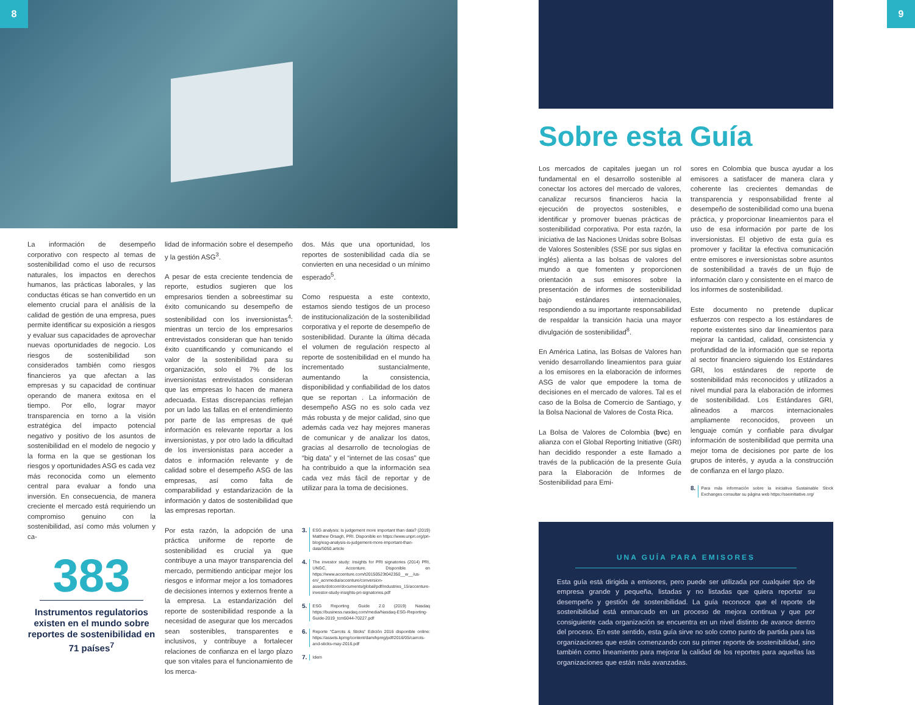8
La información de desempeño corporativo con respecto al temas de sostenibilidad como el uso de recursos naturales, los impactos en derechos humanos, las prácticas laborales, y las conductas éticas se han convertido en un elemento crucial para el análisis de la calidad de gestión de una empresa, pues permite identificar su exposición a riesgos y evaluar sus capacidades de aprovechar nuevas oportunidades de negocio. Los riesgos de sostenibilidad son considerados también como riesgos financieros ya que afectan a las empresas y su capacidad de continuar operando de manera exitosa en el tiempo. Por ello, lograr mayor transparencia en torno a la visión estratégica del impacto potencial negativo y positivo de los asuntos de sostenibilidad en el modelo de negocio y la forma en la que se gestionan los riesgos y oportunidades ASG es cada vez más reconocida como un elemento central para evaluar a fondo una inversión. En consecuencia, de manera creciente el mercado está requiriendo un compromiso genuino con la sostenibilidad, así como más volumen y ca-
383
Instrumentos regulatorios existen en el mundo sobre reportes de sostenibilidad en 71 países<sup>7</sup>
lidad de información sobre el desempeño y la gestión ASG<sup>3</sup>.
A pesar de esta creciente tendencia de reporte, estudios sugieren que los empresarios tienden a sobreestimar su éxito comunicando su desempeño de sostenibilidad con los inversionistas<sup>4</sup>: mientras un tercio de los empresarios entrevistados consideran que han tenido éxito cuantificando y comunicando el valor de la sostenibilidad para su organización, solo el 7% de los inversionistas entrevistados consideran que las empresas lo hacen de manera adecuada. Estas discrepancias reflejan por un lado las fallas en el entendimiento por parte de las empresas de qué información es relevante reportar a los inversionistas, y por otro lado la dificultad de los inversionistas para acceder a datos e información relevante y de calidad sobre el desempeño ASG de las empresas, así como falta de comparabilidad y estandarización de la información y datos de sostenibilidad que las empresas reportan.
Por esta razón, la adopción de una práctica uniforme de reporte de sostenibilidad es crucial ya que contribuye a una mayor transparencia del mercado, permitiendo anticipar mejor los riesgos e informar mejor a los tomadores de decisiones internos y externos frente a la empresa. La estandarización del reporte de sostenibilidad responde a la necesidad de asegurar que los mercados sean sostenibles, transparentes e inclusivos, y contribuye a fortalecer relaciones de confianza en el largo plazo que son vitales para el funcionamiento de los merca-
dos. Más que una oportunidad, los reportes de sostenibilidad cada día se convierten en una necesidad o un mínimo esperado<sup>5</sup>.
Como respuesta a este contexto, estamos siendo testigos de un proceso de institucionalización de la sostenibilidad corporativa y el reporte de desempeño de sostenibilidad. Durante la última década el volumen de regulación respecto al reporte de sostenibilidad en el mundo ha incrementado sustancialmente, aumentando la consistencia, disponibilidad y confiabilidad de los datos que se reportan . La información de desempeño ASG no es solo cada vez más robusta y de mejor calidad, sino que además cada vez hay mejores maneras de comunicar y de analizar los datos, gracias al desarrollo de tecnologías de “big data” y el “internet de las cosas” que ha contribuido a que la información sea cada vez más fácil de reportar y de utilizar para la toma de decisiones.
3. ESG analysis: Is judgement more important than data? (2019) Matthew Orsagh, PRI. Disponible en https://www.unpri.org/pri-blog/esg-analysis-is-judgement-more-important-than-data/5050.article
4. The investor study: Insights for PRI signatories (2014) PRI, UNGC, Accenture. Disponible en https://www.accenture.com/t20150523t042350__w__/us-en/_acnmedia/accenture/conversion-assets/dotcom/documents/global/pdf/industries_15/accenture-investor-study-insights-pri-signatories.pdf
5. ESG Reporting Guide 2.0 (2019) Nasdaq https://business.nasdaq.com/media/Nasdaq-ESG-Reporting-Guide-2019_tcm5044-70227.pdf
6. Reporte “Carrots & Sticks” Edición 2016 disponible online: https://assets.kpmg/content/dam/kpmg/pdf/2016/05/carrots-and-sticks-may-2016.pdf
7. Idem
9
Sobre esta Guía
Los mercados de capitales juegan un rol fundamental en el desarrollo sostenible al conectar los actores del mercado de valores, canalizar recursos financieros hacia la ejecución de proyectos sostenibles, e identificar y promover buenas prácticas de sostenibilidad corporativa. Por esta razón, la iniciativa de las Naciones Unidas sobre Bolsas de Valores Sostenibles (SSE por sus siglas en inglés) alienta a las bolsas de valores del mundo a que fomenten y proporcionen orientación a sus emisores sobre la presentación de informes de sostenibilidad bajo estándares internacionales, respondiendo a su importante responsabilidad de respaldar la transición hacia una mayor divulgación de sostenibilidad<sup>8</sup>.
En América Latina, las Bolsas de Valores han venido desarrollando lineamientos para guiar a los emisores en la elaboración de informes ASG de valor que empodere la toma de decisiones en el mercado de valores. Tal es el caso de la Bolsa de Comercio de Santiago, y la Bolsa Nacional de Valores de Costa Rica.
La Bolsa de Valores de Colombia (bvc) en alianza con el Global Reporting Initiative (GRI) han decidido responder a este llamado a través de la publicación de la presente Guía para la Elaboración de Informes de Sostenibilidad para Emi-
sores en Colombia que busca ayudar a los emisores a satisfacer de manera clara y coherente las crecientes demandas de transparencia y responsabilidad frente al desempeño de sostenibilidad como una buena práctica, y proporcionar lineamientos para el uso de esa información por parte de los inversionistas. El objetivo de esta guía es promover y facilitar la efectiva comunicación entre emisores e inversionistas sobre asuntos de sostenibilidad a través de un flujo de información claro y consistente en el marco de los informes de sostenibilidad.
Este documento no pretende duplicar esfuerzos con respecto a los estándares de reporte existentes sino dar lineamientos para mejorar la cantidad, calidad, consistencia y profundidad de la información que se reporta al sector financiero siguiendo los Estándares GRI, los estándares de reporte de sostenibilidad más reconocidos y utilizados a nivel mundial para la elaboración de informes de sostenibilidad. Los Estándares GRI, alineados a marcos internacionales ampliamente reconocidos, proveen un lenguaje común y confiable para divulgar información de sostenibilidad que permita una mejor toma de decisiones por parte de los grupos de interés, y ayuda a la construcción de confianza en el largo plazo.
8. Para más información sobre la iniciativa Sustainable Stock Exchanges consultar su página web https://sseinitiative.org/
UNA GUÍA PARA EMISORES
Esta guía está dirigida a emisores, pero puede ser utilizada por cualquier tipo de empresa grande y pequeña, listadas y no listadas que quiera reportar su desempeño y gestión de sostenibilidad. La guía reconoce que el reporte de sostenibilidad está enmarcado en un proceso de mejora continua y que por consiguiente cada organización se encuentra en un nivel distinto de avance dentro del proceso. En este sentido, esta guía sirve no solo como punto de partida para las organizaciones que están comenzando con su primer reporte de sostenibilidad, sino también como lineamiento para mejorar la calidad de los reportes para aquellas las organizaciones que están más avanzadas.